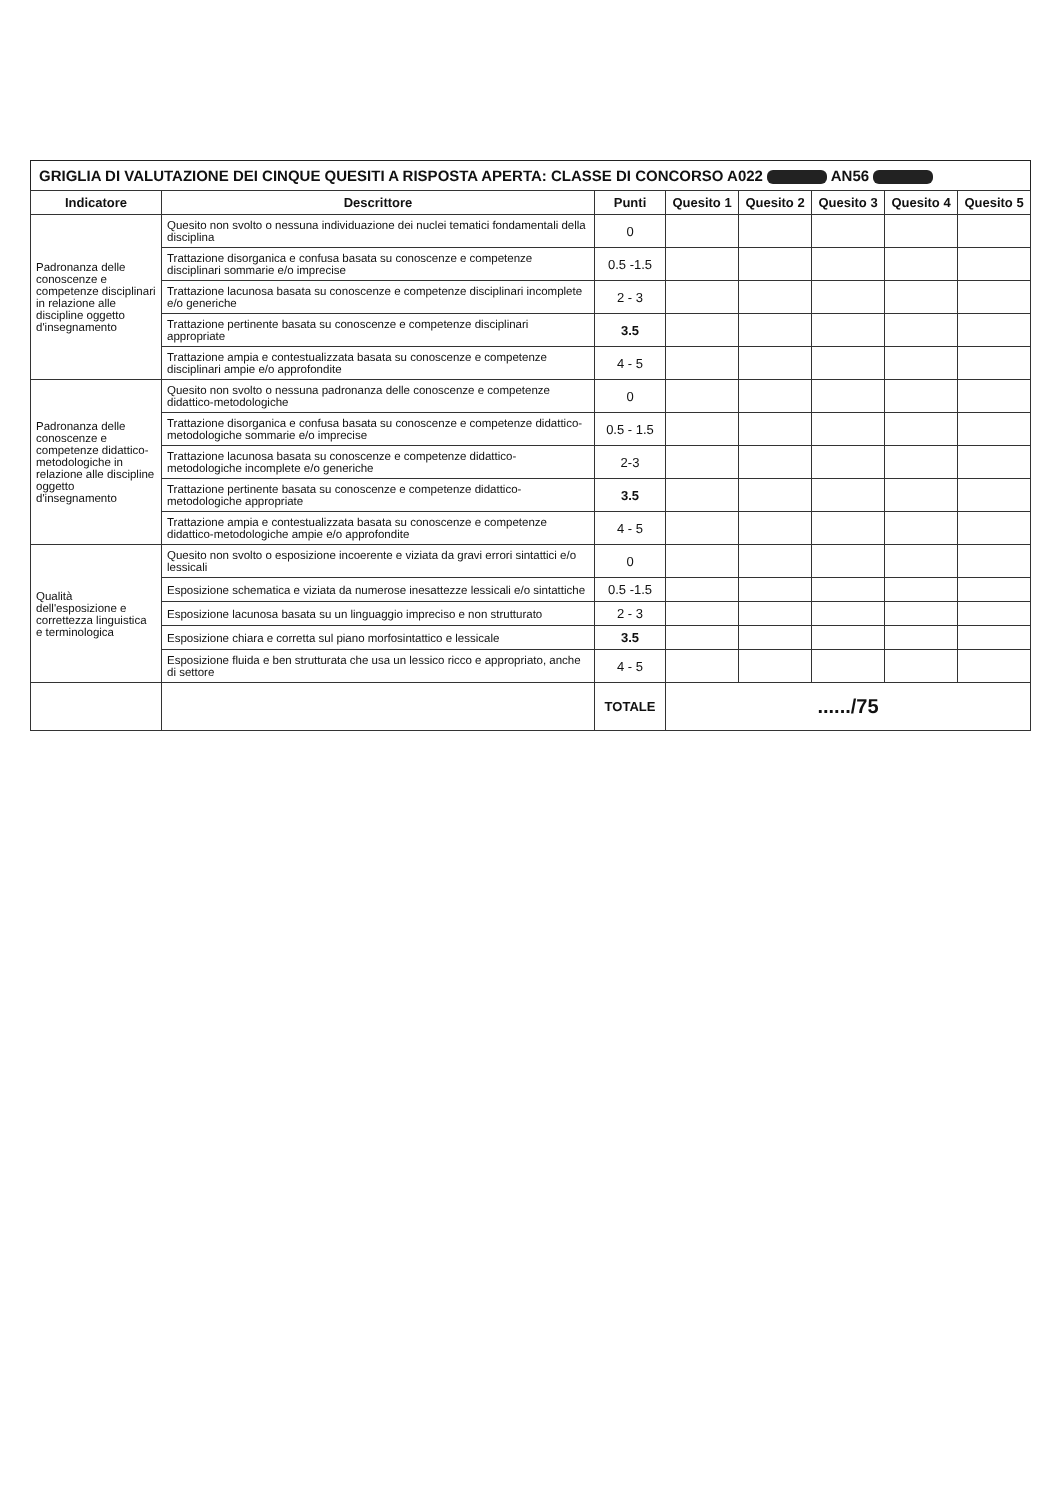GRIGLIA DI VALUTAZIONE DEI CINQUE QUESITI A RISPOSTA APERTA: CLASSE DI CONCORSO A022 AN56
| Indicatore | Descrittore | Punti | Quesito 1 | Quesito 2 | Quesito 3 | Quesito 4 | Quesito 5 |
| --- | --- | --- | --- | --- | --- | --- | --- |
| Padronanza delle conoscenze e competenze disciplinari in relazione alle discipline oggetto d'insegnamento | Quesito non svolto o nessuna individuazione dei nuclei tematici fondamentali della disciplina | 0 | | | | | |
| | Trattazione disorganica e confusa basata su conoscenze e competenze disciplinari sommarie e/o imprecise | 0.5 -1.5 | | | | | |
| | Trattazione lacunosa basata su conoscenze e competenze disciplinari incomplete e/o generiche | 2 - 3 | | | | | |
| | Trattazione pertinente basata su conoscenze e competenze disciplinari appropriate | 3.5 | | | | | |
| | Trattazione ampia e contestualizzata basata su conoscenze e competenze disciplinari ampie e/o approfondite | 4 - 5 | | | | | |
| Padronanza delle conoscenze e competenze didattico-metodologiche in relazione alle discipline oggetto d'insegnamento | Quesito non svolto o nessuna padronanza delle conoscenze e competenze didattico-metodologiche | 0 | | | | | |
| | Trattazione disorganica e confusa basata su conoscenze e competenze didattico-metodologiche sommarie e/o imprecise | 0.5 - 1.5 | | | | | |
| | Trattazione lacunosa basata su conoscenze e competenze didattico-metodologiche incomplete e/o generiche | 2-3 | | | | | |
| | Trattazione pertinente basata su conoscenze e competenze didattico-metodologiche appropriate | 3.5 | | | | | |
| | Trattazione ampia e contestualizzata basata su conoscenze e competenze didattico-metodologiche ampie e/o approfondite | 4 - 5 | | | | | |
| Qualità dell'esposizione e correttezza linguistica e terminologica | Quesito non svolto o esposizione incoerente e viziata da gravi errori sintattici e/o lessicali | 0 | | | | | |
| | Esposizione schematica e viziata da numerose inesattezze lessicali e/o sintattiche | 0.5 -1.5 | | | | | |
| | Esposizione lacunosa basata su un linguaggio impreciso e non strutturato | 2 - 3 | | | | | |
| | Esposizione chiara e corretta sul piano morfosintattico e lessicale | 3.5 | | | | | |
| | Esposizione fluida e ben strutturata che usa un lessico ricco e appropriato, anche di settore | 4 - 5 | | | | | |
| | | TOTALE | ....../75 | | | | |